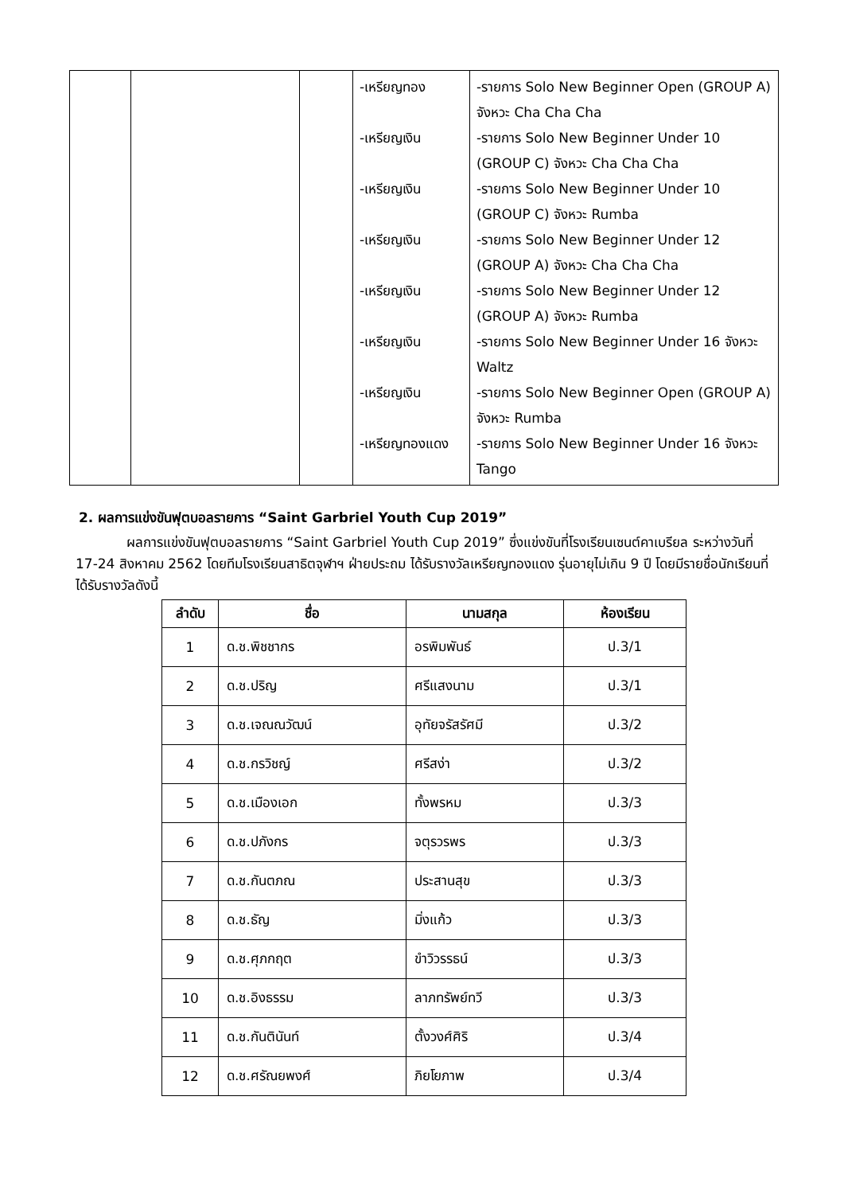| | | | -เหรียญทอง -เหรียญเงิน -เหรียญเงิน -เหรียญเงิน -เหรียญเงิน -เหรียญเงิน -เหรียญเงิน -เหรียญทองแดง | -รายการ Solo New Beginner Open (GROUP A) จังหวะ Cha Cha Cha -รายการ Solo New Beginner Under 10 (GROUP C) จังหวะ Cha Cha Cha -รายการ Solo New Beginner Under 10 (GROUP C) จังหวะ Rumba -รายการ Solo New Beginner Under 12 (GROUP A) จังหวะ Cha Cha Cha -รายการ Solo New Beginner Under 12 (GROUP A) จังหวะ Rumba -รายการ Solo New Beginner Under 16 จังหวะ Waltz -รายการ Solo New Beginner Open (GROUP A) จังหวะ Rumba -รายการ Solo New Beginner Under 16 จังหวะ Tango |
2. ผลการแข่งขันฟุตบอลรายการ “Saint Garbriel Youth Cup 2019”
ผลการแข่งขันฟุตบอลรายการ “Saint Garbriel Youth Cup 2019” ซึ่งแข่งขันที่โรงเรียนเซนต์คาเบรียล ระหว่างวันที่ 17-24 สิงหาคม 2562 โดยทีมโรงเรียนสาธิตจุฬาฯ ฝ่ายประถม ได้รับรางวัลเหรียญทองแดง รุ่นอายุไม่เกิน 9 ปี โดยมีรายชื่อนักเรียนที่ได้รับรางวัลดังนี้
| ลำดับ | ชื่อ | นามสกุล | ห้องเรียน |
| --- | --- | --- | --- |
| 1 | ด.ช.พิชชากร | อรพิมพันธ์ | ป.3/1 |
| 2 | ด.ช.ปริญ | ศรีแสงนาม | ป.3/1 |
| 3 | ด.ช.เจณณวัฒน์ | อุทัยจรัสรัศมี | ป.3/2 |
| 4 | ด.ช.กรวิชญ์ | ศรีสง่า | ป.3/2 |
| 5 | ด.ช.เมืองเอก | ทั้งพรหม | ป.3/3 |
| 6 | ด.ช.ปภังกร | จตุรวรพร | ป.3/3 |
| 7 | ด.ช.กันตภณ | ประสานสุข | ป.3/3 |
| 8 | ด.ช.ธัญ | มิ่งแก้ว | ป.3/3 |
| 9 | ด.ช.ศุภกฤต | ขำวิวรรธน์ | ป.3/3 |
| 10 | ด.ช.อิงธรรม | ลาภทรัพย์ทวี | ป.3/3 |
| 11 | ด.ช.กันตินันท์ | ตั้งวงศ์ศิริ | ป.3/4 |
| 12 | ด.ช.ศรัณยพงศ์ | ภิยโยภาพ | ป.3/4 |